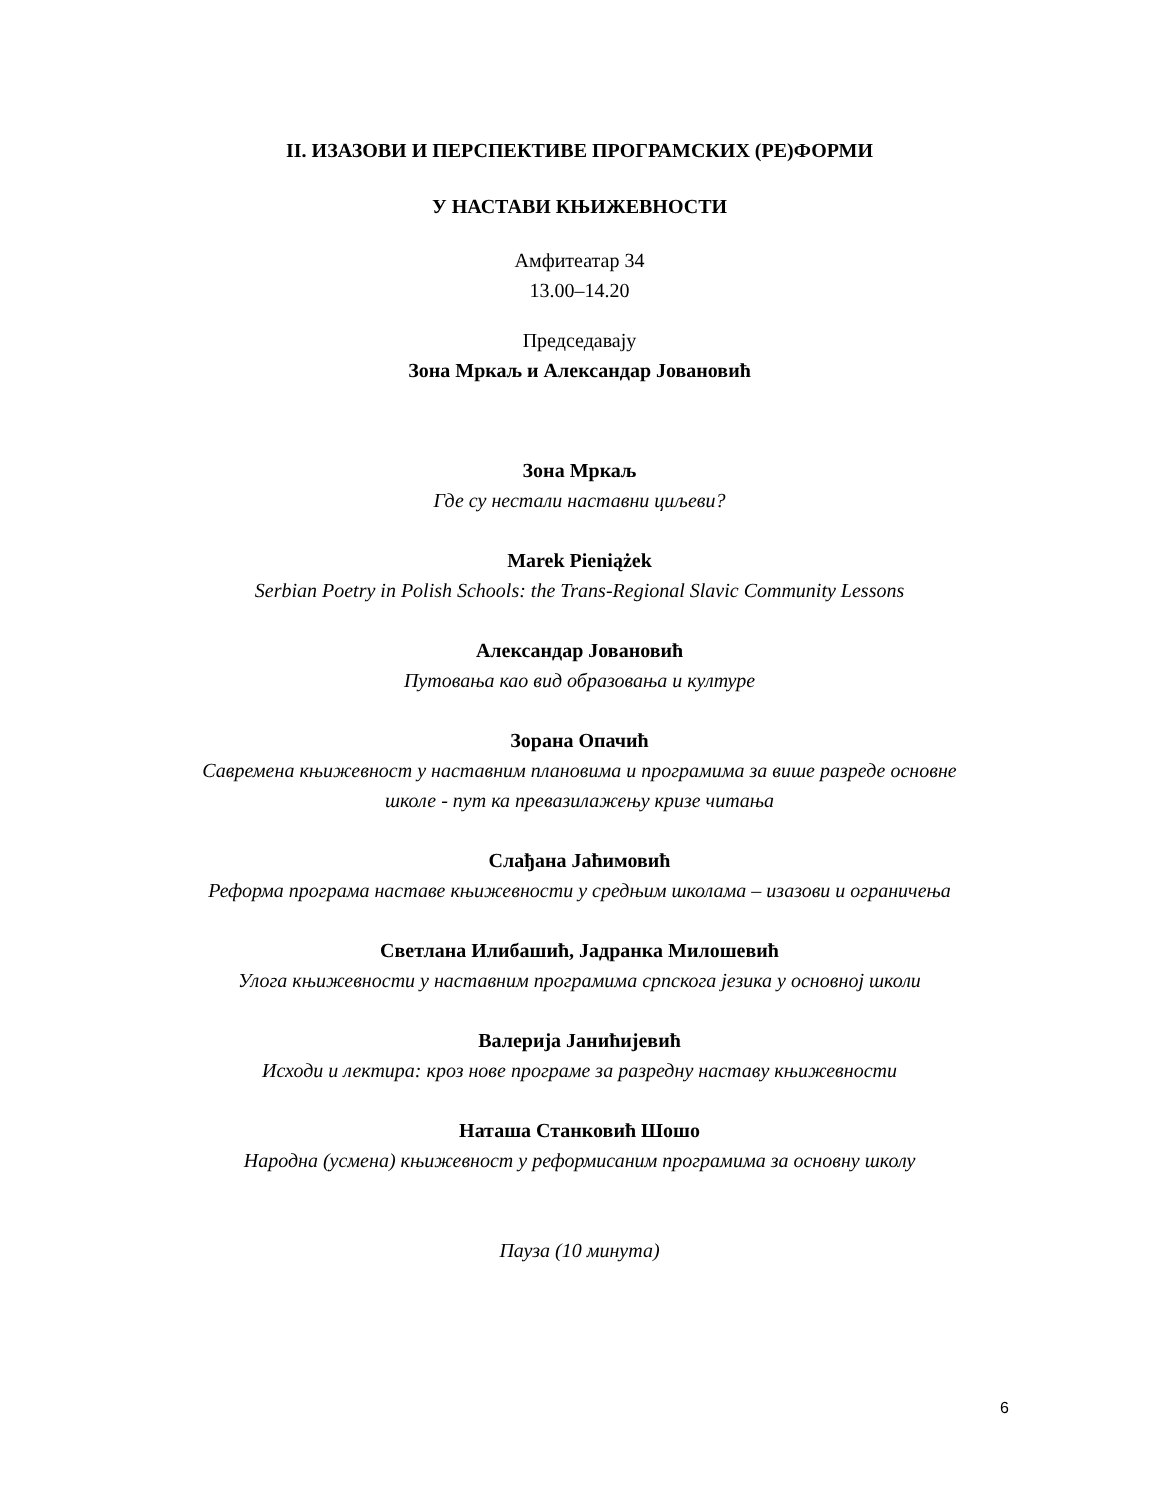II. ИЗАЗОВИ И ПЕРСПЕКТИВЕ ПРОГРАМСКИХ (РЕ)ФОРМИ
У НАСТАВИ КЊИЖЕВНОСТИ
Амфитеатар 34
13.00–14.20
Председавају
Зона Мркаљ и Александар Јовановић
Зона Мркаљ
Где су нестали наставни циљеви?
Marek Pieniążek
Serbian Poetry in Polish Schools: the Trans-Regional Slavic Community Lessons
Александар Јовановић
Путовања као вид образовања и културе
Зорана Опачић
Савремена књижевност у наставним плановима и програмима за више разреде основне
школе - пут ка превазилажењу кризе читања
Слађана Јаћимовић
Реформа програма наставе књижевности у средњим школама – изазови и ограничења
Светлана Илибашић, Јадранка Милошевић
Улога књижевности у наставним програмима српскога језика у основној школи
Валерија Јанићијевић
Исходи и лектира: кроз нове програме за разредну наставу књижевности
Наташа Станковић Шошо
Народна (усмена) књижевност у реформисаним програмима за основну школу
Пауза (10 минута)
6